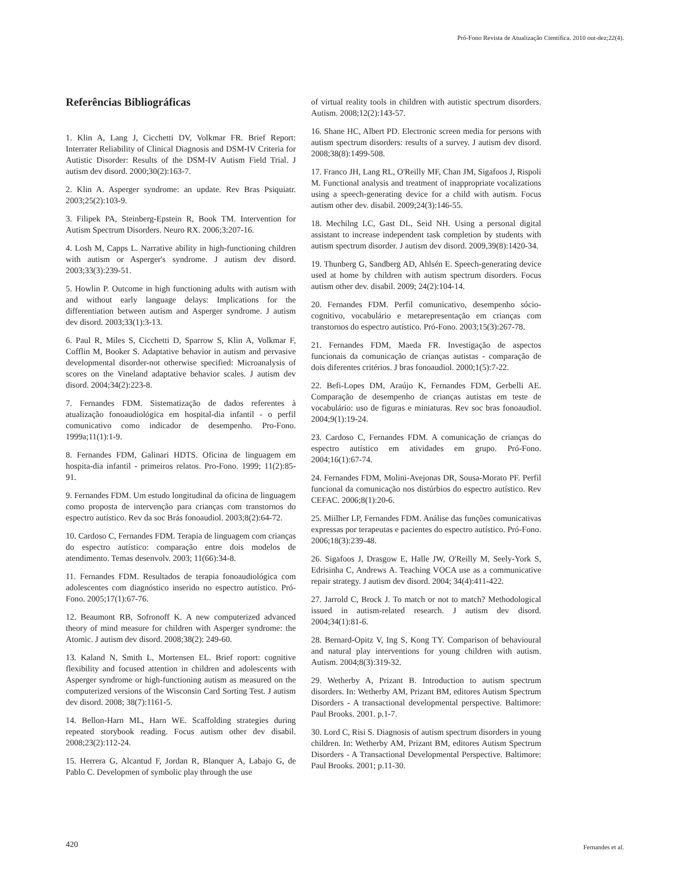Pró-Fono Revista de Atualização Científica. 2010 out-dez;22(4).
Referências Bibliográficas
1. Klin A, Lang J, Cicchetti DV, Volkmar FR. Brief Report: Interrater Reliability of Clinical Diagnosis and DSM-IV Criteria for Autistic Disorder: Results of the DSM-IV Autism Field Trial. J autism dev disord. 2000;30(2):163-7.
2. Klin A. Asperger syndrome: an update. Rev Bras Psiquiatr. 2003;25(2):103-9.
3. Filipek PA, Steinberg-Epstein R, Book TM. Intervention for Autism Spectrum Disorders. Neuro RX. 2006;3:207-16.
4. Losh M, Capps L. Narrative ability in high-functioning children with autism or Asperger's syndrome. J autism dev disord. 2003;33(3):239-51.
5. Howlin P. Outcome in high functioning adults with autism with and without early language delays: Implications for the differentiation between autism and Asperger syndrome. J autism dev disord. 2003;33(1):3-13.
6. Paul R, Miles S, Cicchetti D, Sparrow S, Klin A, Volkmar F, Cofflin M, Booker S. Adaptative behavior in autism and pervasive developmental disorder-not otherwise specified: Microanalysis of scores on the Vineland adaptative behavior scales. J autism dev disord. 2004;34(2):223-8.
7. Fernandes FDM. Sistematização de dados referentes à atualização fonoaudiológica em hospital-dia infantil - o perfil comunicativo como indicador de desempenho. Pro-Fono. 1999a;11(1):1-9.
8. Fernandes FDM, Galinari HDTS. Oficina de linguagem em hospita-dia infantil - primeiros relatos. Pro-Fono. 1999; 11(2):85-91.
9. Fernandes FDM. Um estudo longitudinal da oficina de linguagem como proposta de intervenção para crianças com transtornos do espectro autístico. Rev da soc Brás fonoaudiol. 2003;8(2):64-72.
10. Cardoso C, Fernandes FDM. Terapia de linguagem com crianças do espectro autístico: comparação entre dois modelos de atendimento. Temas desenvolv. 2003; 11(66):34-8.
11. Fernandes FDM. Resultados de terapia fonoaudiológica com adolescentes com diagnóstico inserido no espectro autístico. Pró-Fono. 2005;17(1):67-76.
12. Beaumont RB, Sofronoff K. A new computerized advanced theory of mind measure for children with Asperger syndrome: the Atomic. J autism dev disord. 2008;38(2): 249-60.
13. Kaland N, Smith L, Mortensen EL. Brief roport: cognitive flexibility and focused attention in children and adolescents with Asperger syndrome or high-functioning autism as measured on the computerized versions of the Wisconsin Card Sorting Test. J autism dev disord. 2008; 38(7):1161-5.
14. Bellon-Harn ML, Harn WE. Scaffolding strategies during repeated storybook reading. Focus autism other dev disabil. 2008;23(2):112-24.
15. Herrera G, Alcantud F, Jordan R, Blanquer A, Labajo G, de Pablo C. Developmen of symbolic play through the use
of virtual reality tools in children with autistic spectrum disorders. Autism. 2008;12(2):143-57.
16. Shane HC, Albert PD. Electronic screen media for persons with autism spectrum disorders: results of a survey. J autism dev disord. 2008;38(8):1499-508.
17. Franco JH, Lang RL, O'Reilly MF, Chan JM, Sigafoos J, Rispoli M. Functional analysis and treatment of inappropriate vocalizations using a speech-generating device for a child with autism. Focus autism other dev. disabil. 2009;24(3):146-55.
18. Mechilng LC, Gast DL, Seid NH. Using a personal digital assistant to increase independent task completion by students with autism spectrum disorder. J autism dev disord. 2009,39(8):1420-34.
19. Thunberg G, Sandberg AD, Ahlsén E. Speech-generating device used at home by children with autism spectrum disorders. Focus autism other dev. disabil. 2009; 24(2):104-14.
20. Fernandes FDM. Perfil comunicativo, desempenho sócio-cognitivo, vocabulário e metarepresentação em crianças com transtornos do espectro autístico. Pró-Fono. 2003;15(3):267-78.
21. Fernandes FDM, Maeda FR. Investigação de aspectos funcionais da comunicação de crianças autistas - comparação de dois diferentes critérios. J bras fonoaudiol. 2000;1(5):7-22.
22. Befi-Lopes DM, Araújo K, Fernandes FDM, Gerbelli AE. Comparação de desempenho de crianças autistas em teste de vocabulário: uso de figuras e miniaturas. Rev soc bras fonoaudiol. 2004;9(1):19-24.
23. Cardoso C, Fernandes FDM. A comunicação de crianças do espectro autístico em atividades em grupo. Pró-Fono. 2004;16(1):67-74.
24. Fernandes FDM, Molini-Avejonas DR, Sousa-Morato PF. Perfil funcional da comunicação nos distúrbios do espectro autístico. Rev CEFAC. 2006;8(1):20-6.
25. Miilher LP, Fernandes FDM. Análise das funções comunicativas expressas por terapeutas e pacientes do espectro autístico. Pró-Fono. 2006;18(3):239-48.
26. Sigafoos J, Drasgow E, Halle JW, O'Reilly M, Seely-York S, Edrisinha C, Andrews A. Teaching VOCA use as a communicative repair strategy. J autism dev disord. 2004; 34(4):411-422.
27. Jarrold C, Brock J. To match or not to match? Methodological issued in autism-related research. J autism dev disord. 2004;34(1):81-6.
28. Bernard-Opitz V, Ing S, Kong TY. Comparison of behavioural and natural play interventions for young children with autism. Autism. 2004;8(3):319-32.
29. Wetherby A, Prizant B. Introduction to autism spectrum disorders. In: Wetherby AM, Prizant BM, editores Autism Spectrum Disorders - A transactional developmental perspective. Baltimore: Paul Brooks. 2001. p.1-7.
30. Lord C, Risi S. Diagnosis of autism spectrum disorders in young children. In: Wetherby AM, Prizant BM, editores Autism Spectrum Disorders - A Transactional Developmental Perspective. Baltimore: Paul Brooks. 2001; p.11-30.
420 Fernandes et al.